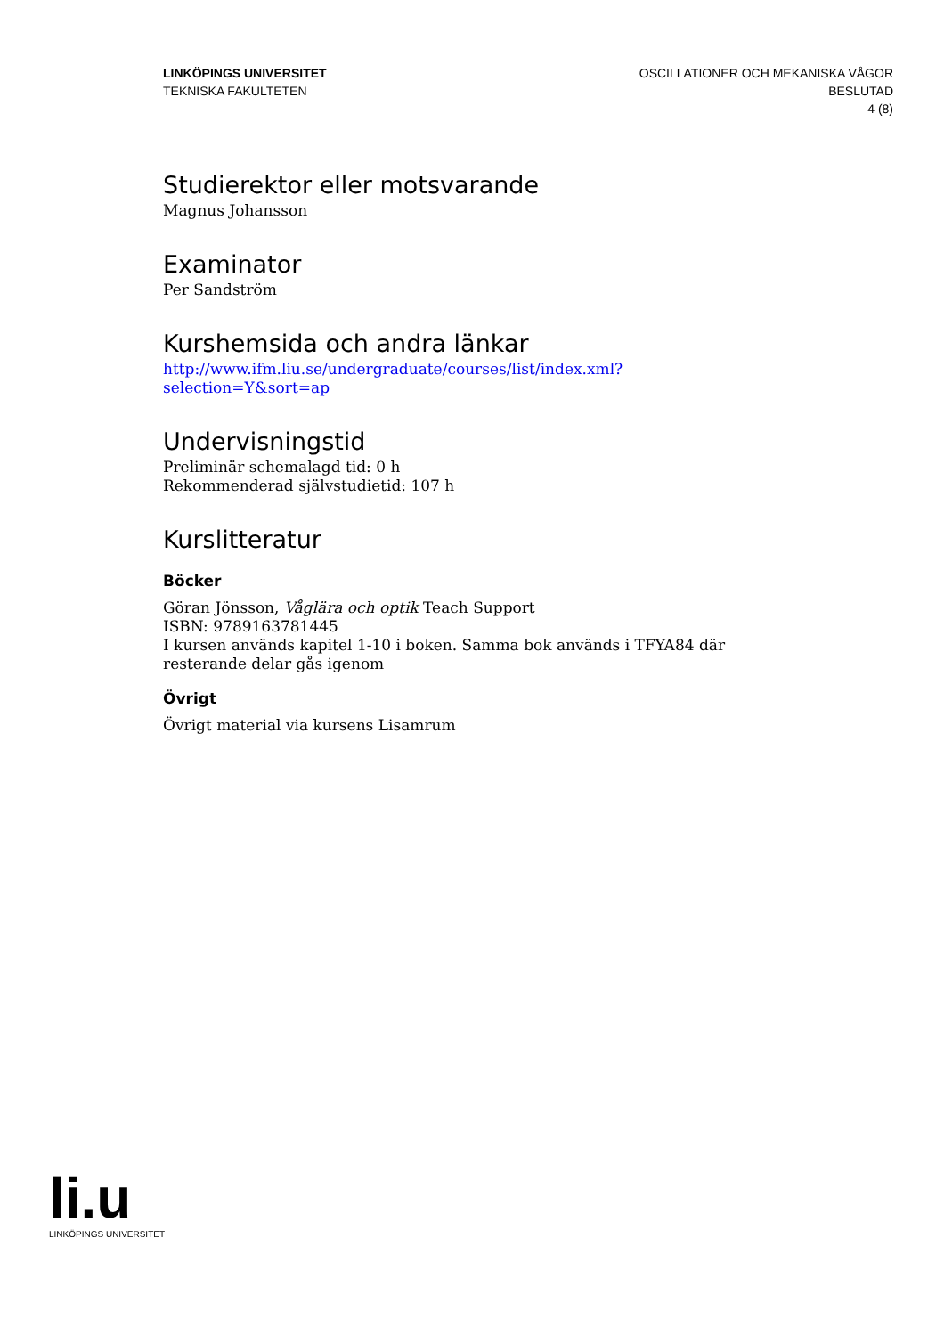LINKÖPINGS UNIVERSITET
TEKNISKA FAKULTETEN
OSCILLATIONER OCH MEKANISKA VÅGOR
BESLUTAD
4 (8)
Studierektor eller motsvarande
Magnus Johansson
Examinator
Per Sandström
Kurshemsida och andra länkar
http://www.ifm.liu.se/undergraduate/courses/list/index.xml?
selection=Y&sort=ap
Undervisningstid
Preliminär schemalagd tid: 0 h
Rekommenderad självstudietid: 107 h
Kurslitteratur
Böcker
Göran Jönsson, Våglära och optik Teach Support
ISBN: 9789163781445
I kursen används kapitel 1-10 i boken. Samma bok används i TFYA84 där resterande delar gås igenom
Övrigt
Övrigt material via kursens Lisamrum
li.u
LINKÖPINGS UNIVERSITET